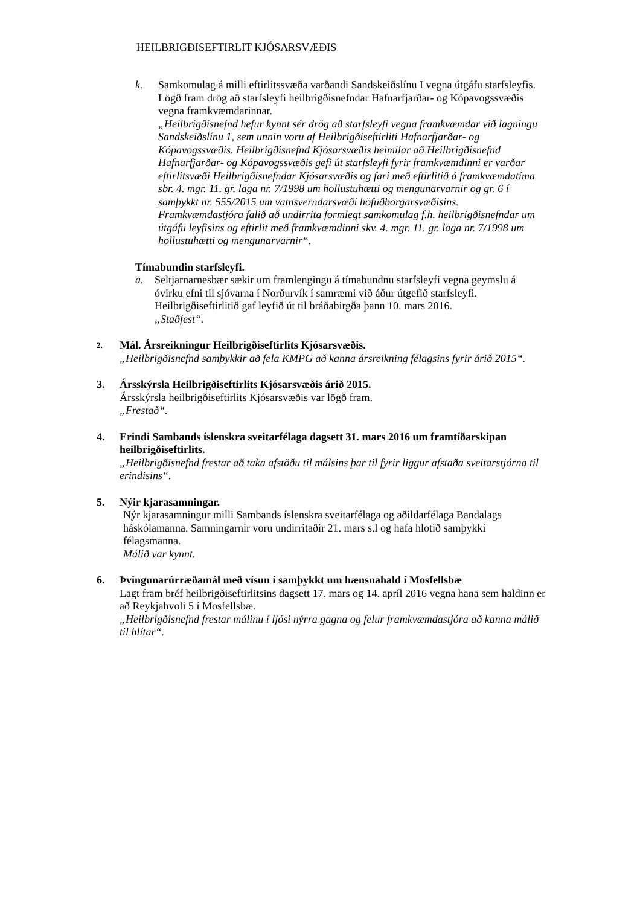HEILBRIGÐISEFTIRLIT KJÓSARSVÆÐIS
k. Samkomulag á milli eftirlitssvæða varðandi Sandskeiðslínu I vegna útgáfu starfsleyfis.
Lögð fram drög að starfsleyfi heilbrigðisnefndar Hafnarfjarðar- og Kópavogssvæðis vegna framkvæmdarinnar.
„Heilbrigðisnefnd hefur kynnt sér drög að starfsleyfi vegna framkvæmdar við lagningu Sandskeiðslínu 1, sem unnin voru af Heilbrigðiseftirliti Hafnarfjarðar- og Kópavogssvæðis. Heilbrigðisnefnd Kjósarsvæðis heimilar að Heilbrigðisnefnd Hafnarfjarðar- og Kópavogssvæðis gefi út starfsleyfi fyrir framkvæmdinni er varðar eftirlitsvæði Heilbrigðisnefndar Kjósarsvæðis og fari með eftirlitið á framkvæmdatíma sbr. 4. mgr. 11. gr. laga nr. 7/1998 um hollustuhætti og mengunarvarnir og gr. 6 í samþykkt nr. 555/2015 um vatnsverndarsvæði höfuðborgarsvæðisins. Framkvæmdastjóra falið að undirrita formlegt samkomulag f.h. heilbrigðisnefndar um útgáfu leyfisins og eftirlit með framkvæmdinni skv. 4. mgr. 11. gr. laga nr. 7/1998 um hollustuhætti og mengunarvarnir“.
Tímabundin starfsleyfi.
a. Seltjarnarnesbær sækir um framlengingu á tímabundnu starfsleyfi vegna geymslu á óvirku efni til sjóvarna í Norðurvík í samræmi við áður útgefið starfsleyfi. Heilbrigðiseftirlitið gaf leyfið út til bráðabirgða þann 10. mars 2016.
„Staðfest“.
2.
Mál. Ársreikningur Heilbrigðiseftirlits Kjósarsvæðis.
„Heilbrigðisnefnd samþykkir að fela KMPG að kanna ársreikning félagsins fyrir árið 2015“.
3. Ársskýrsla Heilbrigðiseftirlits Kjósarsvæðis árið 2015.
Ársskýrsla heilbrigðiseftirlits Kjósarsvæðis var lögð fram.
„Frestað“.
4. Erindi Sambands íslenskra sveitarfélaga dagsett 31. mars 2016 um framtíðarskipan heilbrigðiseftirlits.
„Heilbrigðisnefnd frestar að taka afstöðu til málsins þar til fyrir liggur afstaða sveitarstjórna til erindisins“.
5. Nýir kjarasamningar.
Nýr kjarasamningur milli Sambands íslenskra sveitarfélaga og aðildarfélaga Bandalags háskólamanna. Samningarnir voru undirritaðir 21. mars s.l og hafa hlotið samþykki félagsmanna.
Málið var kynnt.
6. Þvingunarúrræðamál með vísun í samþykkt um hænsnahald í Mosfellsbæ
Lagt fram bréf heilbrigðiseftirlitsins dagsett 17. mars og 14. apríl 2016 vegna hana sem haldinn er að Reykjahvoli 5 í Mosfellsbæ.
„Heilbrigðisnefnd frestar málinu í ljósi nýrra gagna og felur framkvæmdastjóra að kanna málið til hlítar“.